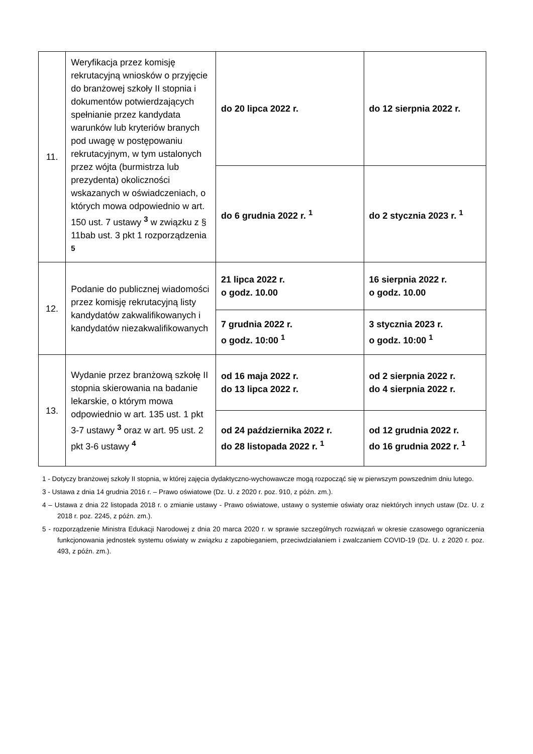| 11. | Weryfikacja przez komisję rekrutacyjną wniosków o przyjęcie do branżowej szkoły II stopnia i dokumentów potwierdzających spełnianie przez kandydata warunków lub kryteriów branych pod uwagę w postępowaniu rekrutacyjnym, w tym ustalonych przez wójta (burmistrza lub prezydenta) okoliczności wskazanych w oświadczeniach, o których mowa odpowiednio w art. 150 ust. 7 ustawy <sup>3</sup> w związku z § 11bab ust. 3 pkt 1 rozporządzenia <sup>5</sup> | do 20 lipca 2022 r. | do 12 sierpnia 2022 r. |
| | | do 6 grudnia 2022 r. <sup>1</sup> | do 2 stycznia 2023 r. <sup>1</sup> |
| 12. | Podanie do publicznej wiadomości przez komisję rekrutacyjną listy kandydatów zakwalifikowanych i kandydatów niezakwalifikowanych | 21 lipca 2022 r. o godz. 10.00 | 16 sierpnia 2022 r. o godz. 10.00 |
| | | 7 grudnia 2022 r. o godz. 10:00 <sup>1</sup> | 3 stycznia 2023 r. o godz. 10:00 <sup>1</sup> |
| 13. | Wydanie przez branżową szkołę II stopnia skierowania na badanie lekarskie, o którym mowa odpowiednio w art. 135 ust. 1 pkt 3-7 ustawy <sup>3</sup> oraz w art. 95 ust. 2 pkt 3-6 ustawy <sup>4</sup> | od 16 maja 2022 r. do 13 lipca 2022 r. | od 2 sierpnia 2022 r. do 4 sierpnia 2022 r. |
| | | od 24 października 2022 r. do 28 listopada 2022 r. <sup>1</sup> | od 12 grudnia 2022 r. do 16 grudnia 2022 r. <sup>1</sup> |
1 - Dotyczy branżowej szkoły II stopnia, w której zajęcia dydaktyczno-wychowawcze mogą rozpocząć się w pierwszym powszednim dniu lutego.
3 - Ustawa z dnia 14 grudnia 2016 r. – Prawo oświatowe (Dz. U. z 2020 r. poz. 910, z późn. zm.).
4 – Ustawa z dnia 22 listopada 2018 r. o zmianie ustawy - Prawo oświatowe, ustawy o systemie oświaty oraz niektórych innych ustaw (Dz. U. z 2018 r. poz. 2245, z późn. zm.).
5 - rozporządzenie Ministra Edukacji Narodowej z dnia 20 marca 2020 r. w sprawie szczególnych rozwiązań w okresie czasowego ograniczenia funkcjonowania jednostek systemu oświaty w związku z zapobieganiem, przeciwdziałaniem i zwalczaniem COVID-19 (Dz. U. z 2020 r. poz. 493, z późn. zm.).